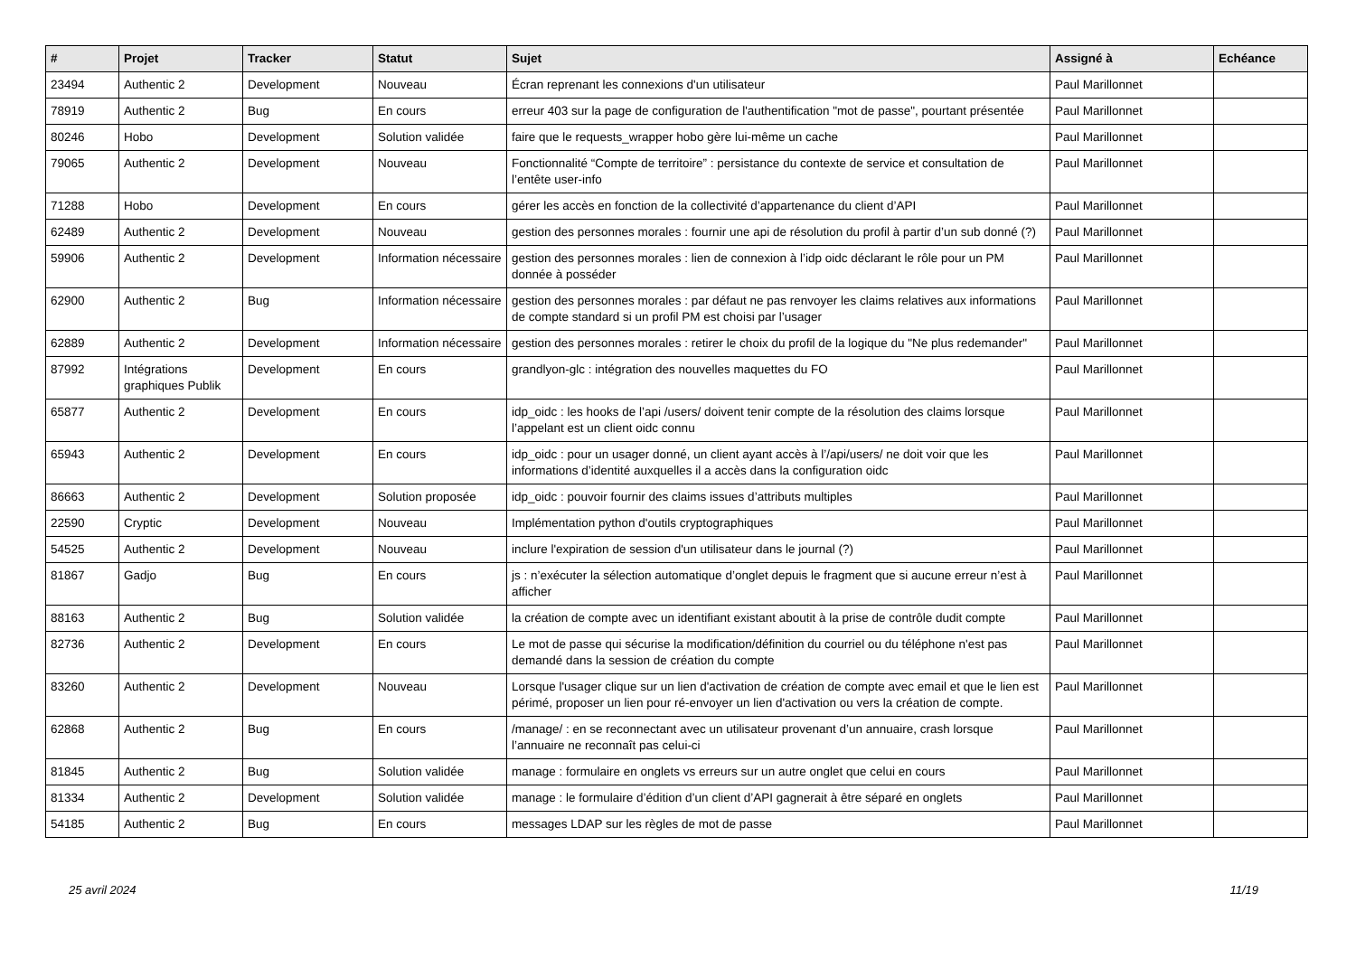| # | Projet | Tracker | Statut | Sujet | Assigné à | Echéance |
| --- | --- | --- | --- | --- | --- | --- |
| 23494 | Authentic 2 | Development | Nouveau | Écran reprenant les connexions d'un utilisateur | Paul Marillonnet | |
| 78919 | Authentic 2 | Bug | En cours | erreur 403 sur la page de configuration de l'authentification "mot de passe", pourtant présentée | Paul Marillonnet | |
| 80246 | Hobo | Development | Solution validée | faire que le requests_wrapper hobo gère lui-même un cache | Paul Marillonnet | |
| 79065 | Authentic 2 | Development | Nouveau | Fonctionnalité “Compte de territoire” : persistance du contexte de service et consultation de l’entête user-info | Paul Marillonnet | |
| 71288 | Hobo | Development | En cours | gérer les accès en fonction de la collectivité d’appartenance du client d’API | Paul Marillonnet | |
| 62489 | Authentic 2 | Development | Nouveau | gestion des personnes morales : fournir une api de résolution du profil à partir d’un sub donné (?) | Paul Marillonnet | |
| 59906 | Authentic 2 | Development | Information nécessaire | gestion des personnes morales : lien de connexion à l’idp oidc déclarant le rôle pour un PM donnée à posséder | Paul Marillonnet | |
| 62900 | Authentic 2 | Bug | Information nécessaire | gestion des personnes morales : par défaut ne pas renvoyer les claims relatives aux informations de compte standard si un profil PM est choisi par l’usager | Paul Marillonnet | |
| 62889 | Authentic 2 | Development | Information nécessaire | gestion des personnes morales : retirer le choix du profil de la logique du "Ne plus redemander" | Paul Marillonnet | |
| 87992 | Intégrations graphiques Publik | Development | En cours | grandlyon-glc : intégration des nouvelles maquettes du FO | Paul Marillonnet | |
| 65877 | Authentic 2 | Development | En cours | idp_oidc : les hooks de l’api /users/ doivent tenir compte de la résolution des claims lorsque l’appelant est un client oidc connu | Paul Marillonnet | |
| 65943 | Authentic 2 | Development | En cours | idp_oidc : pour un usager donné, un client ayant accès à l’/api/users/ ne doit voir que les informations d’identité auxquelles il a accès dans la configuration oidc | Paul Marillonnet | |
| 86663 | Authentic 2 | Development | Solution proposée | idp_oidc : pouvoir fournir des claims issues d’attributs multiples | Paul Marillonnet | |
| 22590 | Cryptic | Development | Nouveau | Implémentation python d'outils cryptographiques | Paul Marillonnet | |
| 54525 | Authentic 2 | Development | Nouveau | inclure l'expiration de session d'un utilisateur dans le journal (?) | Paul Marillonnet | |
| 81867 | Gadjo | Bug | En cours | js : n’exécuter la sélection automatique d’onglet depuis le fragment que si aucune erreur n’est à afficher | Paul Marillonnet | |
| 88163 | Authentic 2 | Bug | Solution validée | la création de compte avec un identifiant existant aboutit à la prise de contrôle dudit compte | Paul Marillonnet | |
| 82736 | Authentic 2 | Development | En cours | Le mot de passe qui sécurise la modification/définition du courriel ou du téléphone n'est pas demandé dans la session de création du compte | Paul Marillonnet | |
| 83260 | Authentic 2 | Development | Nouveau | Lorsque l'usager clique sur un lien d'activation de création de compte avec email et que le lien est périmé, proposer un lien pour ré-envoyer un lien d'activation ou vers la création de compte. | Paul Marillonnet | |
| 62868 | Authentic 2 | Bug | En cours | /manage/ : en se reconnectant avec un utilisateur provenant d’un annuaire, crash lorsque l’annuaire ne reconnaît pas celui-ci | Paul Marillonnet | |
| 81845 | Authentic 2 | Bug | Solution validée | manage : formulaire en onglets vs erreurs sur un autre onglet que celui en cours | Paul Marillonnet | |
| 81334 | Authentic 2 | Development | Solution validée | manage : le formulaire d’édition d’un client d’API gagnerait à être séparé en onglets | Paul Marillonnet | |
| 54185 | Authentic 2 | Bug | En cours | messages LDAP sur les règles de mot de passe | Paul Marillonnet | |
25 avril 2024 11/19